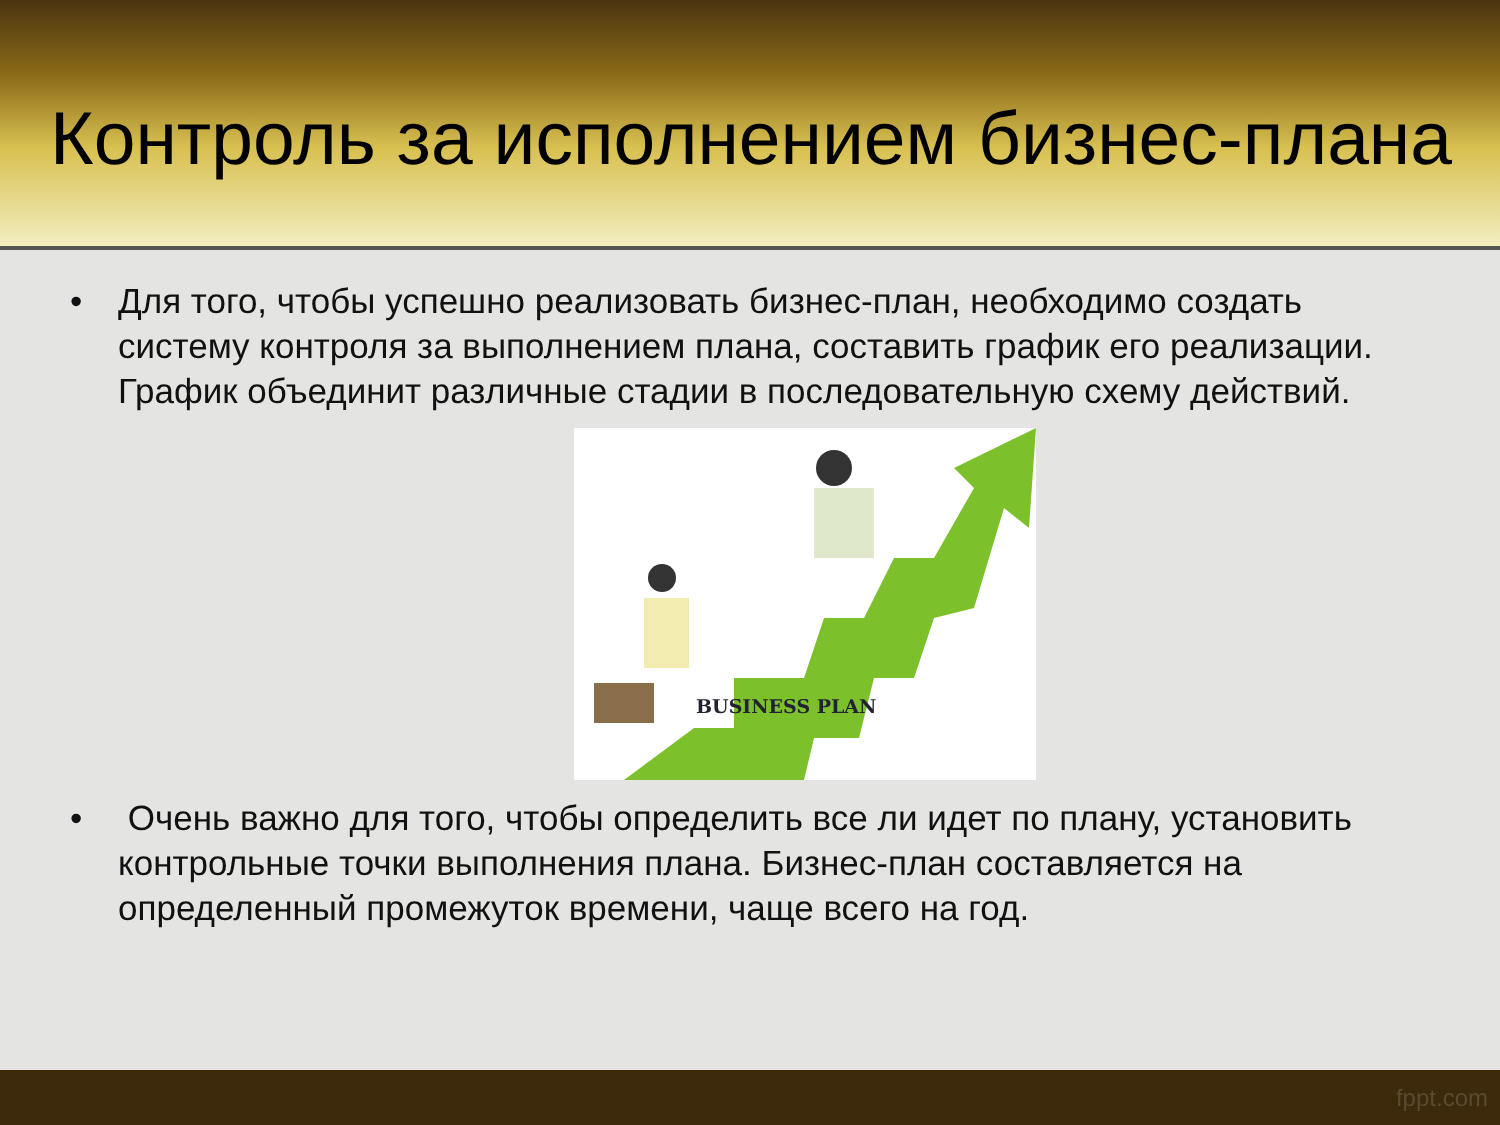Контроль за исполнением бизнес-плана
• Для того, чтобы успешно реализовать бизнес-план, необходимо создать систему контроля за выполнением плана, составить график его реализации. График объединит различные стадии в последовательную схему действий.
BUSINESS PLAN
• Очень важно для того, чтобы определить все ли идет по плану, установить контрольные точки выполнения плана. Бизнес-план составляется на определенный промежуток времени, чаще всего на год.
fppt.com